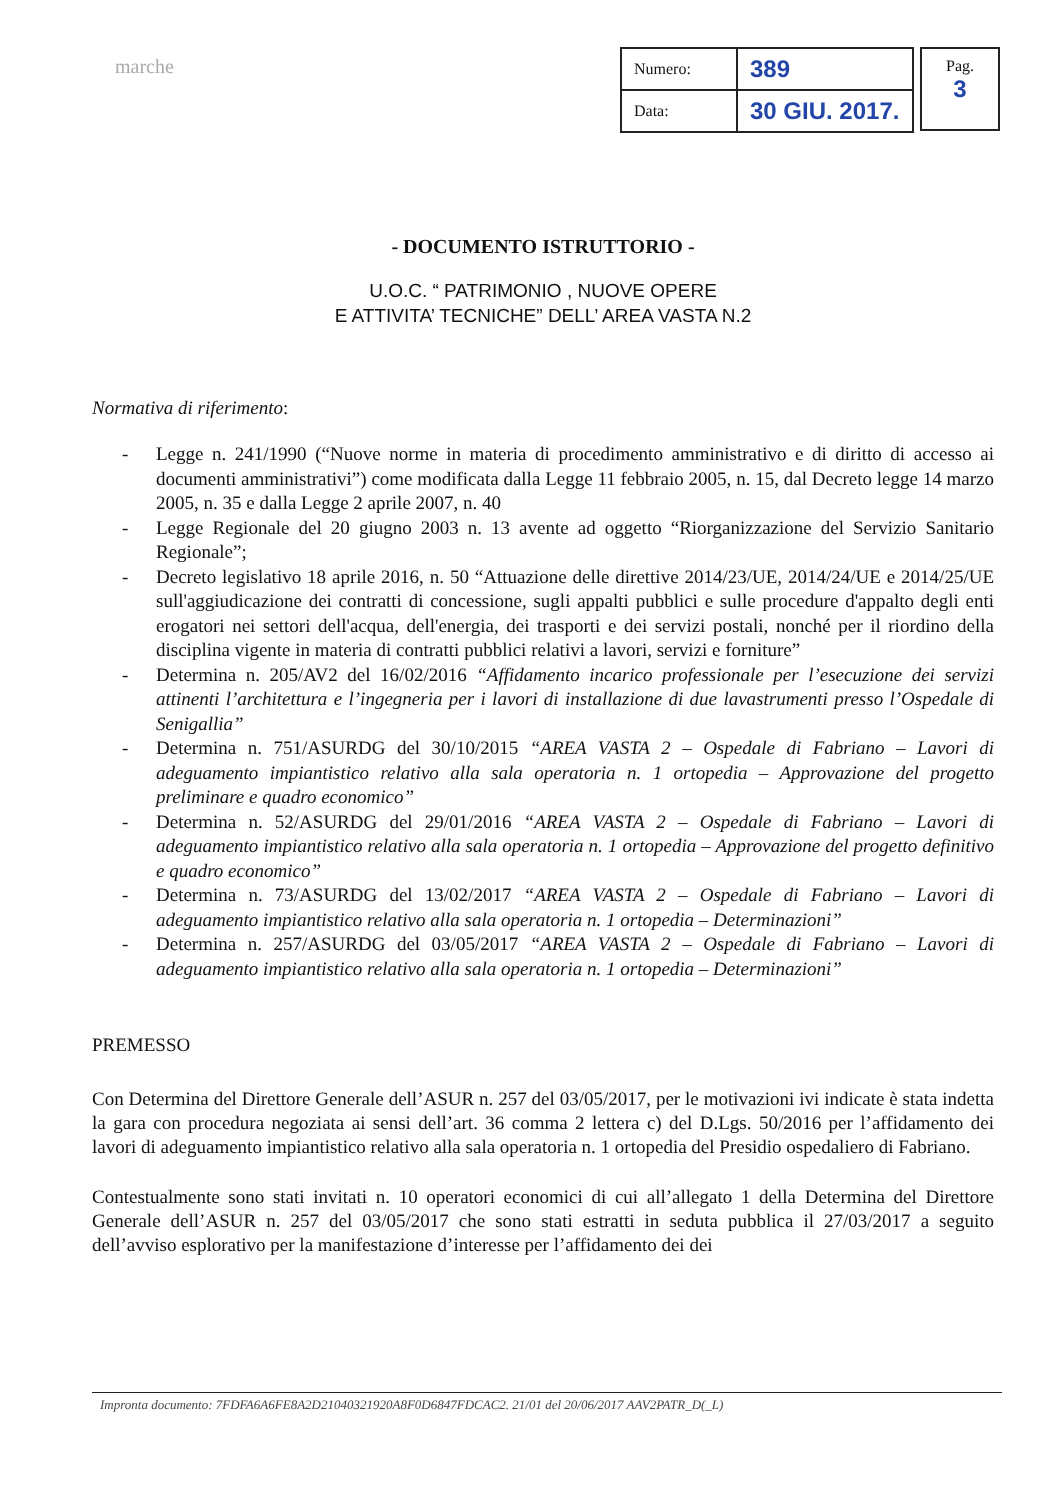marche
| Numero: | 389 |
| Data: | 30 GIU. 2017. |
Pag.
3
- DOCUMENTO ISTRUTTORIO -
U.O.C. “ PATRIMONIO , NUOVE OPERE
E ATTIVITA’ TECNICHE” DELL’ AREA VASTA N.2
Normativa di riferimento:
- Legge n. 241/1990 (“Nuove norme in materia di procedimento amministrativo e di diritto di accesso ai documenti amministrativi”) come modificata dalla Legge 11 febbraio 2005, n. 15, dal Decreto legge 14 marzo 2005, n. 35 e dalla Legge 2 aprile 2007, n. 40
- Legge Regionale del 20 giugno 2003 n. 13 avente ad oggetto “Riorganizzazione del Servizio Sanitario Regionale”;
- Decreto legislativo 18 aprile 2016, n. 50 “Attuazione delle direttive 2014/23/UE, 2014/24/UE e 2014/25/UE sull'aggiudicazione dei contratti di concessione, sugli appalti pubblici e sulle procedure d'appalto degli enti erogatori nei settori dell'acqua, dell'energia, dei trasporti e dei servizi postali, nonché per il riordino della disciplina vigente in materia di contratti pubblici relativi a lavori, servizi e forniture”
- Determina n. 205/AV2 del 16/02/2016 “Affidamento incarico professionale per l’esecuzione dei servizi attinenti l’architettura e l’ingegneria per i lavori di installazione di due lavastrumenti presso l’Ospedale di Senigallia”
- Determina n. 751/ASURDG del 30/10/2015 “AREA VASTA 2 – Ospedale di Fabriano – Lavori di adeguamento impiantistico relativo alla sala operatoria n. 1 ortopedia – Approvazione del progetto preliminare e quadro economico”
- Determina n. 52/ASURDG del 29/01/2016 “AREA VASTA 2 – Ospedale di Fabriano – Lavori di adeguamento impiantistico relativo alla sala operatoria n. 1 ortopedia – Approvazione del progetto definitivo e quadro economico”
- Determina n. 73/ASURDG del 13/02/2017 “AREA VASTA 2 – Ospedale di Fabriano – Lavori di adeguamento impiantistico relativo alla sala operatoria n. 1 ortopedia – Determinazioni”
- Determina n. 257/ASURDG del 03/05/2017 “AREA VASTA 2 – Ospedale di Fabriano – Lavori di adeguamento impiantistico relativo alla sala operatoria n. 1 ortopedia – Determinazioni”
PREMESSO
Con Determina del Direttore Generale dell’ASUR n. 257 del 03/05/2017, per le motivazioni ivi indicate è stata indetta la gara con procedura negoziata ai sensi dell’art. 36 comma 2 lettera c) del D.Lgs. 50/2016 per l’affidamento dei lavori di adeguamento impiantistico relativo alla sala operatoria n. 1 ortopedia del Presidio ospedaliero di Fabriano.
Contestualmente sono stati invitati n. 10 operatori economici di cui all’allegato 1 della Determina del Direttore Generale dell’ASUR n. 257 del 03/05/2017 che sono stati estratti in seduta pubblica il 27/03/2017 a seguito dell’avviso esplorativo per la manifestazione d’interesse per l’affidamento dei dei
Impronta documento: 7FDFA6A6FE8A2D21040321920A8F0D6847FDCAC2. 21/01 del 20/06/2017 AAV2PATR_D(_L)